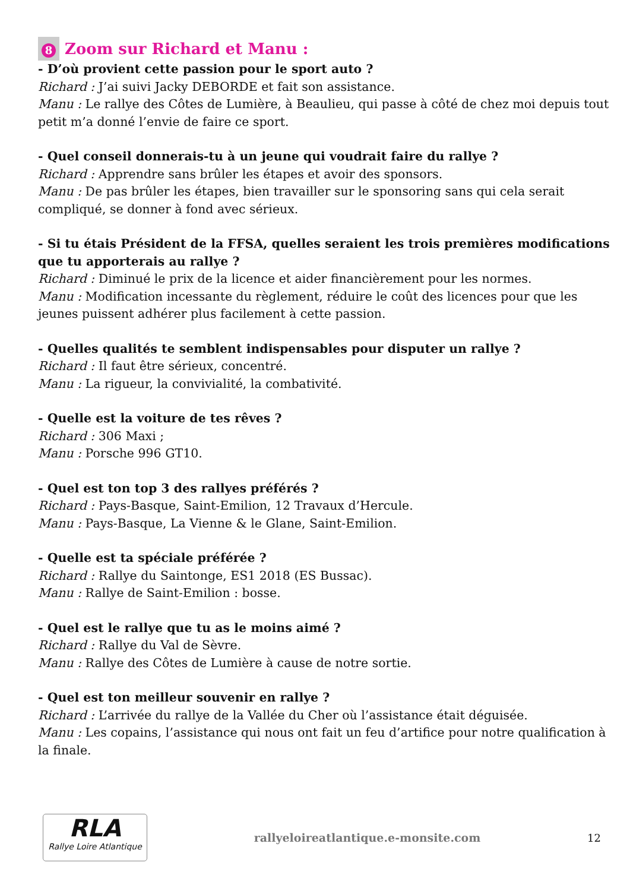8 Zoom sur Richard et Manu :
- D’où provient cette passion pour le sport auto ?
Richard : J’ai suivi Jacky DEBORDE et fait son assistance.
Manu : Le rallye des Côtes de Lumière, à Beaulieu, qui passe à côté de chez moi depuis tout petit m’a donné l’envie de faire ce sport.
- Quel conseil donnerais-tu à un jeune qui voudrait faire du rallye ?
Richard : Apprendre sans brûler les étapes et avoir des sponsors.
Manu : De pas brûler les étapes, bien travailler sur le sponsoring sans qui cela serait compliqué, se donner à fond avec sérieux.
- Si tu étais Président de la FFSA, quelles seraient les trois premières modifications que tu apporterais au rallye ?
Richard : Diminué le prix de la licence et aider financièrement pour les normes.
Manu : Modification incessante du règlement, réduire le coût des licences pour que les jeunes puissent adhérer plus facilement à cette passion.
- Quelles qualités te semblent indispensables pour disputer un rallye ?
Richard : Il faut être sérieux, concentré.
Manu : La rigueur, la convivialité, la combativité.
- Quelle est la voiture de tes rêves ?
Richard : 306 Maxi ;
Manu : Porsche 996 GT10.
- Quel est ton top 3 des rallyes préférés ?
Richard : Pays-Basque, Saint-Emilion, 12 Travaux d’Hercule.
Manu : Pays-Basque, La Vienne & le Glane, Saint-Emilion.
- Quelle est ta spéciale préférée ?
Richard : Rallye du Saintonge, ES1 2018 (ES Bussac).
Manu : Rallye de Saint-Emilion : bosse.
- Quel est le rallye que tu as le moins aimé ?
Richard : Rallye du Val de Sèvre.
Manu : Rallye des Côtes de Lumière à cause de notre sortie.
- Quel est ton meilleur souvenir en rallye ?
Richard : L’arrivée du rallye de la Vallée du Cher où l’assistance était déguisée.
Manu : Les copains, l’assistance qui nous ont fait un feu d’artifice pour notre qualification à la finale.
RLA
Rallye Loire Atlantique
rallyeloireatlantique.e-monsite.com
12